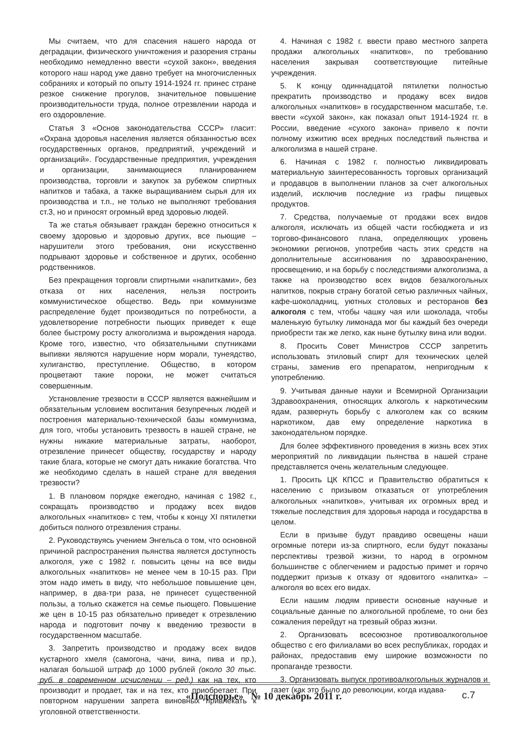Мы считаем, что для спасения нашего народа от деградации, физического уничтожения и разорения страны необходимо немедленно ввести «сухой закон», введения которого наш народ уже давно требует на многочисленных собраниях и который по опыту 1914-1924 гг. принес стране резкое снижение прогулов, значительное повышение производительности труда, полное отрезвлении народа и его оздоровление.
Статья 3 «Основ законодательства СССР» гласит: «Охрана здоровья населения является обязанностью всех государственных органов, предприятий, учреждений и организаций». Государственные предприятия, учреждения и организации, занимающиеся планированием производства, торговли и закупок за рубежом спиртных напитков и табака, а также выращиванием сырья для их производства и т.п., не только не выполняют требования ст.3, но и приносят огромный вред здоровью людей.
Та же статья обязывает граждан бережно относиться к своему здоровью и здоровью других, все пьющие – нарушители этого требования, они искусственно подрывают здоровье и собственное и других, особенно родственников.
Без прекращения торговли спиртными «напитками», без отказа от них населения, нельзя построить коммунистическое общество. Ведь при коммунизме распределение будет производиться по потребности, а удовлетворение потребности пьющих приведет к еще более быстрому росту алкоголизма и вырождения народа. Кроме того, известно, что обязательными спутниками выпивки являются нарушение норм морали, тунеядство, хулиганство, преступление. Общество, в котором процветают такие пороки, не может считаться совершенным.
Установление трезвости в СССР является важнейшим и обязательным условием воспитания безупречных людей и построения материально-технической базы коммунизма, для того, чтобы установить трезвость в нашей стране, не нужны никакие материальные затраты, наоборот, отрезвление принесет обществу, государству и народу такие блага, которые не смогут дать никакие богатства. Что же необходимо сделать в нашей стране для введения трезвости?
1. В плановом порядке ежегодно, начиная с 1982 г., сокращать производство и продажу всех видов алкогольных «напитков» с тем, чтобы к концу XI пятилетки добиться полного отрезвления страны.
2. Руководствуясь учением Энгельса о том, что основной причиной распространения пьянства является доступность алкоголя, уже с 1982 г. повысить цены на все виды алкогольных «напитков» не менее чем в 10-15 раз. При этом надо иметь в виду, что небольшое повышение цен, например, в два-три раза, не принесет существенной пользы, а только скажется на семье пьющего. Повышение же цен в 10-15 раз обязательно приведет к отрезвлению народа и подготовит почву к введению трезвости в государственном масштабе.
3. Запретить производство и продажу всех видов кустарного хмеля (самогона, чачи, вина, пива и пр.), налагая большой штраф до 1000 рублей (около 30 тыс. руб. в современном исчислении – ред.) как на тех, кто производит и продает, так и на тех, кто приобретает. При повторном нарушении запрета виновных привлекать к уголовной ответственности.
4. Начиная с 1982 г. ввести право местного запрета продажи алкогольных «напитков», по требованию населения закрывая соответствующие питейные учреждения.
5. К концу одиннадцатой пятилетки полностью прекратить производство и продажу всех видов алкогольных «напитков» в государственном масштабе, т.е. ввести «сухой закон», как показал опыт 1914-1924 гг. в России, введение «сухого закона» привело к почти полному изжитию всех вредных последствий пьянства и алкоголизма в нашей стране.
6. Начиная с 1982 г. полностью ликвидировать материальную заинтересованность торговых организаций и продавцов в выполнении планов за счет алкогольных изделий, исключив последние из графы пищевых продуктов.
7. Средства, получаемые от продажи всех видов алкоголя, исключать из общей части госбюджета и из торгово-финансового плана, определяющих уровень экономики регионов, употребив часть этих средств на дополнительные ассигнования по здравоохранению, просвещению, и на борьбу с последствиями алкоголизма, а также на производство всех видов безалкогольных напитков, покрыв страну богатой сетью различных чайных, кафе-шоколадниц, уютных столовых и ресторанов без алкоголя с тем, чтобы чашку чая или шоколада, чтобы маленькую бутылку лимонада мог бы каждый без очереди приобрести так же легко, как ныне бутылку вина или водки.
8. Просить Совет Министров СССР запретить использовать этиловый спирт для технических целей страны, заменив его препаратом, непригодным к употреблению.
9. Учитывая данные науки и Всемирной Организации Здравоохранения, относящих алкоголь к наркотическим ядам, развернуть борьбу с алкоголем как со всяким наркотиком, дав ему определение наркотика в законодательном порядке.
Для более эффективного проведения в жизнь всех этих мероприятий по ликвидации пьянства в нашей стране представляется очень желательным следующее.
1. Просить ЦК КПСС и Правительство обратиться к населению с призывом отказаться от употребления алкогольных «напитков», учитывая их огромных вред и тяжелые последствия для здоровья народа и государства в целом.
Если в призыве будут правдиво освещены наши огромные потери из-за спиртного, если будут показаны перспективы трезвой жизни, то народ в огромном большинстве с облегчением и радостью примет и горячо поддержит призыв к отказу от ядовитого «напитка» – алкоголя во всех его видах.
Если нашим людям привести основные научные и социальные данные по алкогольной проблеме, то они без сожаления перейдут на трезвый образ жизни.
2. Организовать всесоюзное противоалкогольное общество с его филиалами во всех республиках, городах и районах, предоставив ему широкие возможности по пропаганде трезвости.
3. Организовать выпуск противоалкогольных журналов и газет (как это было до революции, когда издава-
«Подспорье» № 10 декабрь 2011 г. с.7